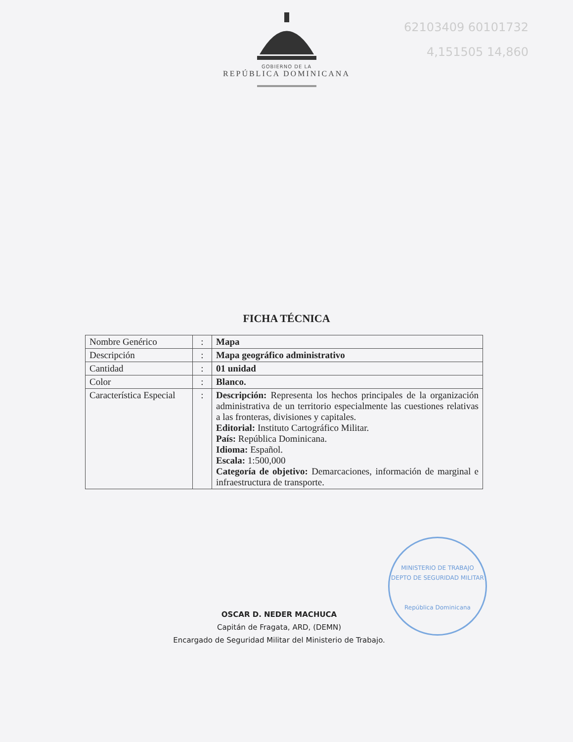62103409 60101732
4,151505 14,860
GOBIERNO DE LA
REPÚBLICA DOMINICANA
FICHA TÉCNICA
| Nombre Genérico | : | Mapa |
| Descripción | : | Mapa geográfico administrativo |
| Cantidad | : | 01 unidad |
| Color | : | Blanco. |
| Característica Especial | : | Descripción: Representa los hechos principales de la organización administrativa de un territorio especialmente las cuestiones relativas a las fronteras, divisiones y capitales. Editorial: Instituto Cartográfico Militar. País: República Dominicana. Idioma: Español. Escala: 1:500,000 Categoría de objetivo: Demarcaciones, información de marginal e infraestructura de transporte. |
OSCAR D. NEDER MACHUCA
Capitán de Fragata, ARD, (DEMN)
Encargado de Seguridad Militar del Ministerio de Trabajo.
MINISTERIO DE TRABAJO
DEPTO DE SEGURIDAD MILITAR
República Dominicana